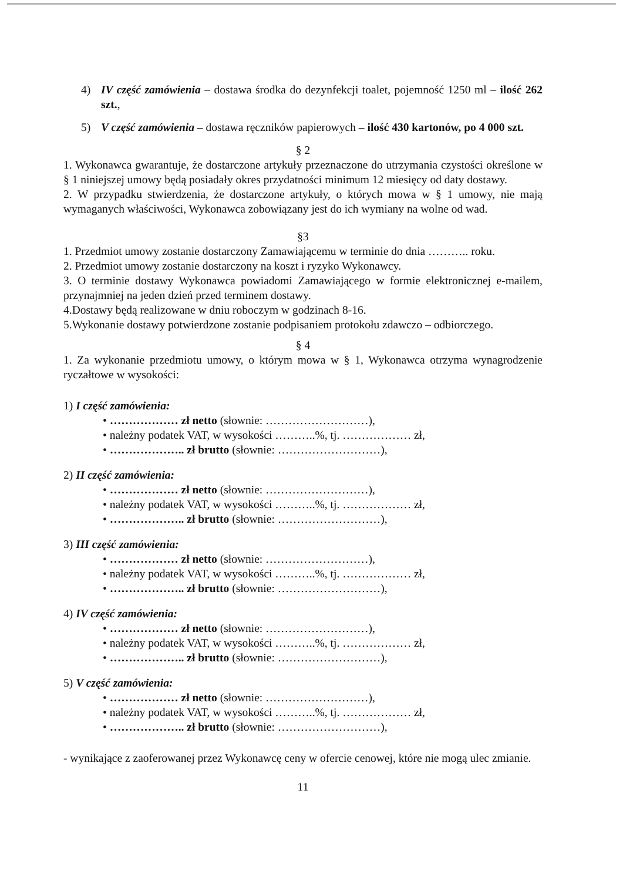4) IV część zamówienia – dostawa środka do dezynfekcji toalet, pojemność 1250 ml – ilość 262 szt.,
5) V część zamówienia – dostawa ręczników papierowych – ilość 430 kartonów, po 4 000 szt.
§ 2
1. Wykonawca gwarantuje, że dostarczone artykuły przeznaczone do utrzymania czystości określone w § 1 niniejszej umowy będą posiadały okres przydatności minimum 12 miesięcy od daty dostawy.
2. W przypadku stwierdzenia, że dostarczone artykuły, o których mowa w § 1 umowy, nie mają wymaganych właściwości, Wykonawca zobowiązany jest do ich wymiany na wolne od wad.
§3
1. Przedmiot umowy zostanie dostarczony Zamawiającemu w terminie do dnia ……….. roku.
2. Przedmiot umowy zostanie dostarczony na koszt i ryzyko Wykonawcy.
3. O terminie dostawy Wykonawca powiadomi Zamawiającego w formie elektronicznej e-mailem, przynajmniej na jeden dzień przed terminem dostawy.
4.Dostawy będą realizowane w dniu roboczym w godzinach 8-16.
5.Wykonanie dostawy potwierdzone zostanie podpisaniem protokołu zdawczo – odbiorczego.
§ 4
1. Za wykonanie przedmiotu umowy, o którym mowa w § 1, Wykonawca otrzyma wynagrodzenie ryczałtowe w wysokości:
1) I część zamówienia:
• ……………… zł netto (słownie: ………………………),
• należny podatek VAT, w wysokości ………..%, tj. ……………… zł,
• ……………….. zł brutto (słownie: ………………………),
2) II część zamówienia:
• ……………… zł netto (słownie: ………………………),
• należny podatek VAT, w wysokości ………..%, tj. ……………… zł,
• ……………….. zł brutto (słownie: ………………………),
3) III część zamówienia:
• ……………… zł netto (słownie: ………………………),
• należny podatek VAT, w wysokości ………..%, tj. ……………… zł,
• ……………….. zł brutto (słownie: ………………………),
4) IV część zamówienia:
• ……………… zł netto (słownie: ………………………),
• należny podatek VAT, w wysokości ………..%, tj. ……………… zł,
• ……………….. zł brutto (słownie: ………………………),
5) V część zamówienia:
• ……………… zł netto (słownie: ………………………),
• należny podatek VAT, w wysokości ………..%, tj. ……………… zł,
• ……………….. zł brutto (słownie: ………………………),
- wynikające z zaoferowanej przez Wykonawcę ceny w ofercie cenowej, które nie mogą ulec zmianie.
11